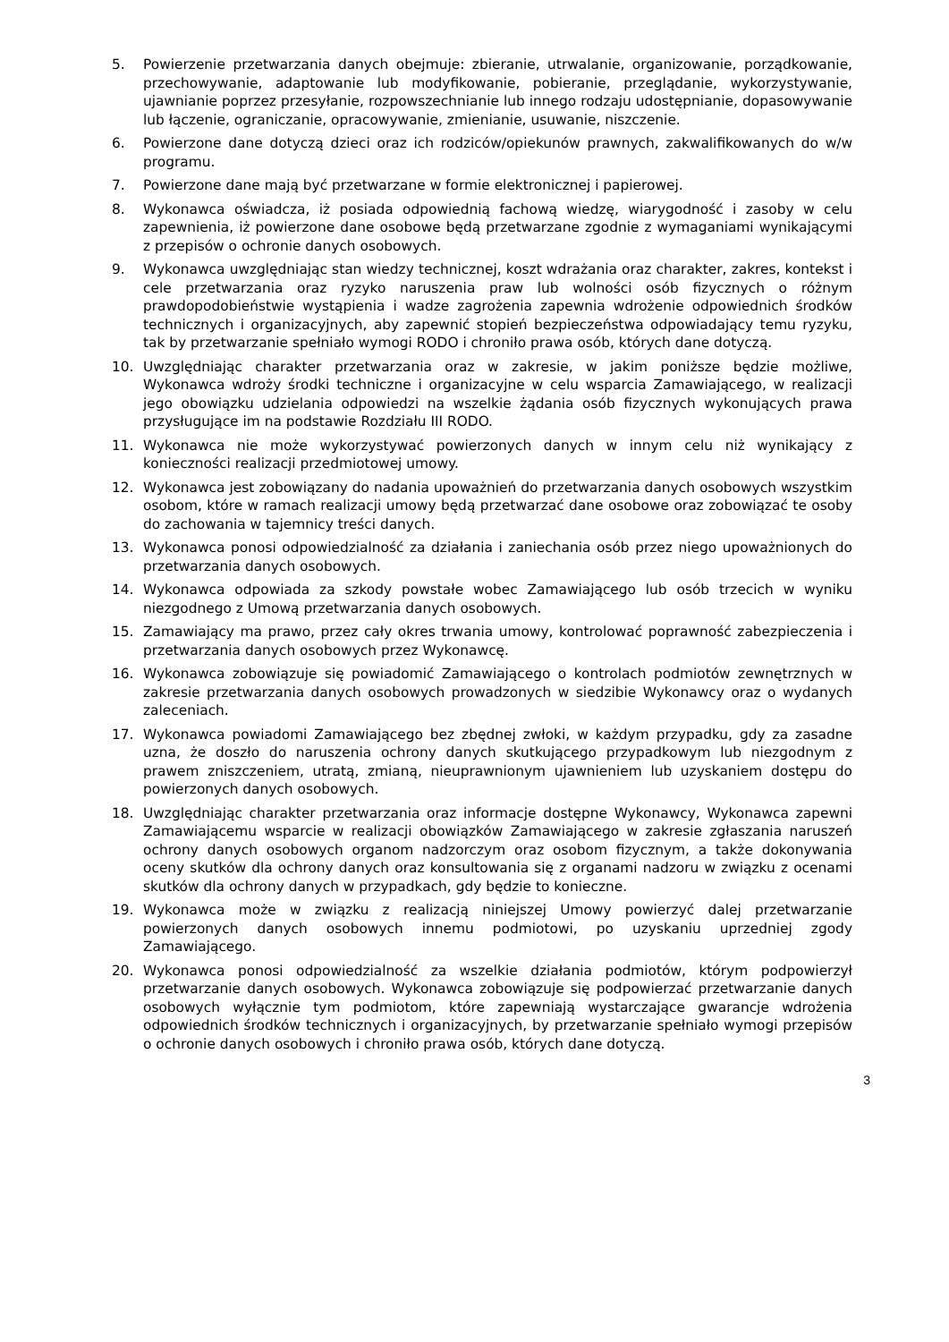5. Powierzenie przetwarzania danych obejmuje: zbieranie, utrwalanie, organizowanie, porządkowanie, przechowywanie, adaptowanie lub modyfikowanie, pobieranie, przeglądanie, wykorzystywanie, ujawnianie poprzez przesyłanie, rozpowszechnianie lub innego rodzaju udostępnianie, dopasowywanie lub łączenie, ograniczanie, opracowywanie, zmienianie, usuwanie, niszczenie.
6. Powierzone dane dotyczą dzieci oraz ich rodziców/opiekunów prawnych, zakwalifikowanych do w/w programu.
7. Powierzone dane mają być przetwarzane w formie elektronicznej i papierowej.
8. Wykonawca oświadcza, iż posiada odpowiednią fachową wiedzę, wiarygodność i zasoby w celu zapewnienia, iż powierzone dane osobowe będą przetwarzane zgodnie z wymaganiami wynikającymi z przepisów o ochronie danych osobowych.
9. Wykonawca uwzględniając stan wiedzy technicznej, koszt wdrażania oraz charakter, zakres, kontekst i cele przetwarzania oraz ryzyko naruszenia praw lub wolności osób fizycznych o różnym prawdopodobieństwie wystąpienia i wadze zagrożenia zapewnia wdrożenie odpowiednich środków technicznych i organizacyjnych, aby zapewnić stopień bezpieczeństwa odpowiadający temu ryzyku, tak by przetwarzanie spełniało wymogi RODO i chroniło prawa osób, których dane dotyczą.
10. Uwzględniając charakter przetwarzania oraz w zakresie, w jakim poniższe będzie możliwe, Wykonawca wdroży środki techniczne i organizacyjne w celu wsparcia Zamawiającego, w realizacji jego obowiązku udzielania odpowiedzi na wszelkie żądania osób fizycznych wykonujących prawa przysługujące im na podstawie Rozdziału III RODO.
11. Wykonawca nie może wykorzystywać powierzonych danych w innym celu niż wynikający z konieczności realizacji przedmiotowej umowy.
12. Wykonawca jest zobowiązany do nadania upoważnień do przetwarzania danych osobowych wszystkim osobom, które w ramach realizacji umowy będą przetwarzać dane osobowe oraz zobowiązać te osoby do zachowania w tajemnicy treści danych.
13. Wykonawca ponosi odpowiedzialność za działania i zaniechania osób przez niego upoważnionych do przetwarzania danych osobowych.
14. Wykonawca odpowiada za szkody powstałe wobec Zamawiającego lub osób trzecich w wyniku niezgodnego z Umową przetwarzania danych osobowych.
15. Zamawiający ma prawo, przez cały okres trwania umowy, kontrolować poprawność zabezpieczenia i przetwarzania danych osobowych przez Wykonawcę.
16. Wykonawca zobowiązuje się powiadomić Zamawiającego o kontrolach podmiotów zewnętrznych w zakresie przetwarzania danych osobowych prowadzonych w siedzibie Wykonawcy oraz o wydanych zaleceniach.
17. Wykonawca powiadomi Zamawiającego bez zbędnej zwłoki, w każdym przypadku, gdy za zasadne uzna, że doszło do naruszenia ochrony danych skutkującego przypadkowym lub niezgodnym z prawem zniszczeniem, utratą, zmianą, nieuprawnionym ujawnieniem lub uzyskaniem dostępu do powierzonych danych osobowych.
18. Uwzględniając charakter przetwarzania oraz informacje dostępne Wykonawcy, Wykonawca zapewni Zamawiającemu wsparcie w realizacji obowiązków Zamawiającego w zakresie zgłaszania naruszeń ochrony danych osobowych organom nadzorczym oraz osobom fizycznym, a także dokonywania oceny skutków dla ochrony danych oraz konsultowania się z organami nadzoru w związku z ocenami skutków dla ochrony danych w przypadkach, gdy będzie to konieczne.
19. Wykonawca może w związku z realizacją niniejszej Umowy powierzyć dalej przetwarzanie powierzonych danych osobowych innemu podmiotowi, po uzyskaniu uprzedniej zgody Zamawiającego.
20. Wykonawca ponosi odpowiedzialność za wszelkie działania podmiotów, którym podpowierzył przetwarzanie danych osobowych. Wykonawca zobowiązuje się podpowierzać przetwarzanie danych osobowych wyłącznie tym podmiotom, które zapewniają wystarczające gwarancje wdrożenia odpowiednich środków technicznych i organizacyjnych, by przetwarzanie spełniało wymogi przepisów o ochronie danych osobowych i chroniło prawa osób, których dane dotyczą.
3